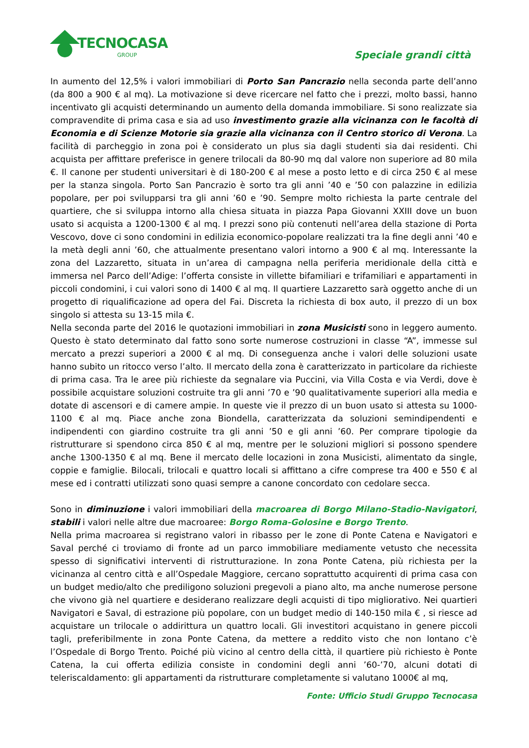TECNOCASA
GROUP Speciale grandi città
In aumento del 12,5% i valori immobiliari di Porto San Pancrazio nella seconda parte dell’anno (da 800 a 900 € al mq). La motivazione si deve ricercare nel fatto che i prezzi, molto bassi, hanno incentivato gli acquisti determinando un aumento della domanda immobiliare. Si sono realizzate sia compravendite di prima casa e sia ad uso investimento grazie alla vicinanza con le facoltà di Economia e di Scienze Motorie sia grazie alla vicinanza con il Centro storico di Verona. La facilità di parcheggio in zona poi è considerato un plus sia dagli studenti sia dai residenti. Chi acquista per affittare preferisce in genere trilocali da 80-90 mq dal valore non superiore ad 80 mila €. Il canone per studenti universitari è di 180-200 € al mese a posto letto e di circa 250 € al mese per la stanza singola. Porto San Pancrazio è sorto tra gli anni ’40 e ’50 con palazzine in edilizia popolare, per poi svilupparsi tra gli anni ’60 e ’90. Sempre molto richiesta la parte centrale del quartiere, che si sviluppa intorno alla chiesa situata in piazza Papa Giovanni XXIII dove un buon usato si acquista a 1200-1300 € al mq. I prezzi sono più contenuti nell’area della stazione di Porta Vescovo, dove ci sono condomini in edilizia economico-popolare realizzati tra la fine degli anni ’40 e la metà degli anni ’60, che attualmente presentano valori intorno a 900 € al mq. Interessante la zona del Lazzaretto, situata in un’area di campagna nella periferia meridionale della città e immersa nel Parco dell’Adige: l’offerta consiste in villette bifamiliari e trifamiliari e appartamenti in piccoli condomini, i cui valori sono di 1400 € al mq. Il quartiere Lazzaretto sarà oggetto anche di un progetto di riqualificazione ad opera del Fai. Discreta la richiesta di box auto, il prezzo di un box singolo si attesta su 13-15 mila €.
Nella seconda parte del 2016 le quotazioni immobiliari in zona Musicisti sono in leggero aumento. Questo è stato determinato dal fatto sono sorte numerose costruzioni in classe “A”, immesse sul mercato a prezzi superiori a 2000 € al mq. Di conseguenza anche i valori delle soluzioni usate hanno subito un ritocco verso l’alto. Il mercato della zona è caratterizzato in particolare da richieste di prima casa. Tra le aree più richieste da segnalare via Puccini, via Villa Costa e via Verdi, dove è possibile acquistare soluzioni costruite tra gli anni ’70 e ’90 qualitativamente superiori alla media e dotate di ascensori e di camere ampie. In queste vie il prezzo di un buon usato si attesta su 1000-1100 € al mq. Piace anche zona Biondella, caratterizzata da soluzioni semindipendenti e indipendenti con giardino costruite tra gli anni ’50 e gli anni ’60. Per comprare tipologie da ristrutturare si spendono circa 850 € al mq, mentre per le soluzioni migliori si possono spendere anche 1300-1350 € al mq. Bene il mercato delle locazioni in zona Musicisti, alimentato da single, coppie e famiglie. Bilocali, trilocali e quattro locali si affittano a cifre comprese tra 400 e 550 € al mese ed i contratti utilizzati sono quasi sempre a canone concordato con cedolare secca.
Sono in diminuzione i valori immobiliari della macroarea di Borgo Milano-Stadio-Navigatori, stabili i valori nelle altre due macroaree: Borgo Roma-Golosine e Borgo Trento.
Nella prima macroarea si registrano valori in ribasso per le zone di Ponte Catena e Navigatori e Saval perché ci troviamo di fronte ad un parco immobiliare mediamente vetusto che necessita spesso di significativi interventi di ristrutturazione. In zona Ponte Catena, più richiesta per la vicinanza al centro città e all’Ospedale Maggiore, cercano soprattutto acquirenti di prima casa con un budget medio/alto che prediligono soluzioni pregevoli a piano alto, ma anche numerose persone che vivono già nel quartiere e desiderano realizzare degli acquisti di tipo migliorativo. Nei quartieri Navigatori e Saval, di estrazione più popolare, con un budget medio di 140-150 mila € , si riesce ad acquistare un trilocale o addirittura un quattro locali. Gli investitori acquistano in genere piccoli tagli, preferibilmente in zona Ponte Catena, da mettere a reddito visto che non lontano c’è l’Ospedale di Borgo Trento. Poiché più vicino al centro della città, il quartiere più richiesto è Ponte Catena, la cui offerta edilizia consiste in condomini degli anni ’60-’70, alcuni dotati di teleriscaldamento: gli appartamenti da ristrutturare completamente si valutano 1000€ al mq,
Fonte: Ufficio Studi Gruppo Tecnocasa